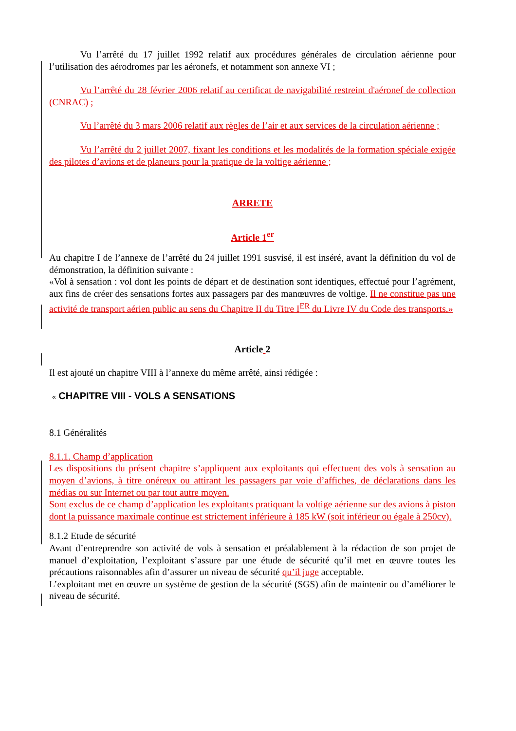Vu l’arrêté du 17 juillet 1992 relatif aux procédures générales de circulation aérienne pour l’utilisation des aérodromes par les aéronefs, et notamment son annexe VI ;
Vu l’arrêté du 28 février 2006 relatif au certificat de navigabilité restreint d'aéronef de collection (CNRAC) ;
Vu l’arrêté du 3 mars 2006 relatif aux règles de l’air et aux services de la circulation aérienne ;
Vu l’arrêté du 2 juillet 2007, fixant les conditions et les modalités de la formation spéciale exigée des pilotes d’avions et de planeurs pour la pratique de la voltige aérienne ;
ARRETE
Article 1<sup>er</sup>
Au chapitre I de l’annexe de l’arrêté du 24 juillet 1991 susvisé, il est inséré, avant la définition du vol de démonstration, la définition suivante :
«Vol à sensation : vol dont les points de départ et de destination sont identiques, effectué pour l’agrément, aux fins de créer des sensations fortes aux passagers par des manœuvres de voltige. Il ne constitue pas une activité de transport aérien public au sens du Chapitre II du Titre I<sup>ER</sup> du Livre IV du Code des transports.»
Article 2
Il est ajouté un chapitre VIII à l’annexe du même arrêté, ainsi rédigée :
« CHAPITRE VIII - VOLS A SENSATIONS
8.1 Généralités
8.1.1. Champ d’application
Les dispositions du présent chapitre s’appliquent aux exploitants qui effectuent des vols à sensation au moyen d’avions, à titre onéreux ou attirant les passagers par voie d’affiches, de déclarations dans les médias ou sur Internet ou par tout autre moyen.
Sont exclus de ce champ d’application les exploitants pratiquant la voltige aérienne sur des avions à piston dont la puissance maximale continue est strictement inférieure à 185 kW (soit inférieur ou égale à 250cv).
8.1.2 Etude de sécurité
Avant d’entreprendre son activité de vols à sensation et préalablement à la rédaction de son projet de manuel d’exploitation, l’exploitant s’assure par une étude de sécurité qu’il met en œuvre toutes les précautions raisonnables afin d’assurer un niveau de sécurité qu’il juge acceptable.
L’exploitant met en œuvre un système de gestion de la sécurité (SGS) afin de maintenir ou d’améliorer le niveau de sécurité.